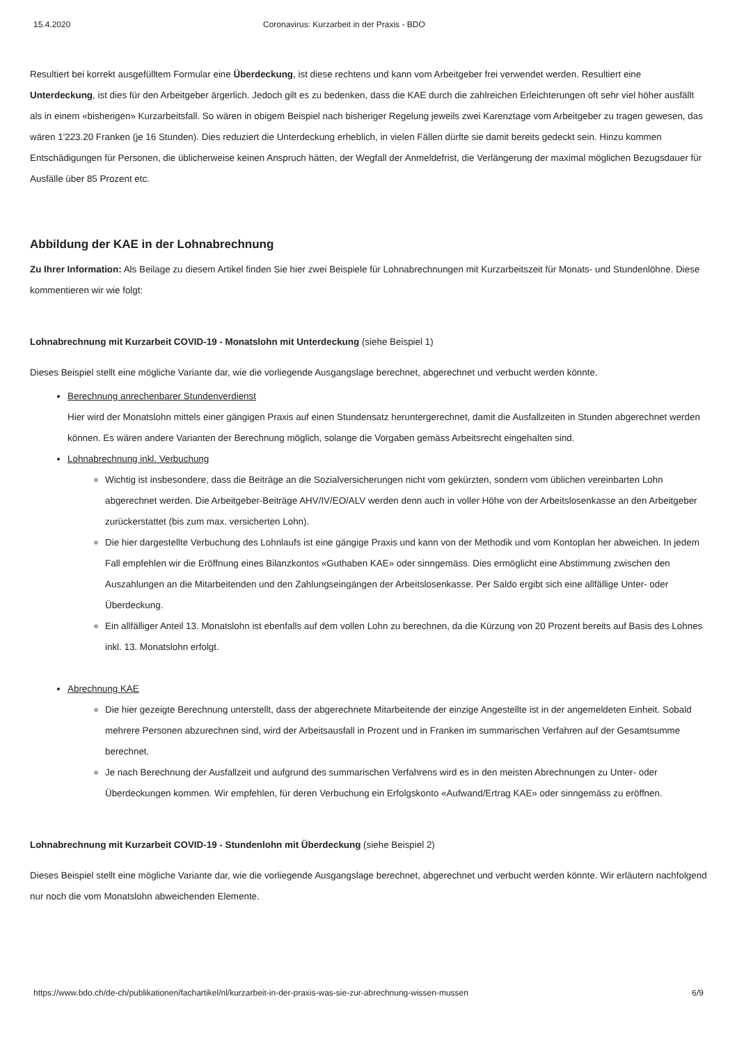15.4.2020 Coronavirus: Kurzarbeit in der Praxis - BDO
Resultiert bei korrekt ausgefülltem Formular eine Überdeckung, ist diese rechtens und kann vom Arbeitgeber frei verwendet werden. Resultiert eine Unterdeckung, ist dies für den Arbeitgeber ärgerlich. Jedoch gilt es zu bedenken, dass die KAE durch die zahlreichen Erleichterungen oft sehr viel höher ausfällt als in einem «bisherigen» Kurzarbeitsfall. So wären in obigem Beispiel nach bisheriger Regelung jeweils zwei Karenztage vom Arbeitgeber zu tragen gewesen, das wären 1'223.20 Franken (je 16 Stunden). Dies reduziert die Unterdeckung erheblich, in vielen Fällen dürfte sie damit bereits gedeckt sein. Hinzu kommen Entschädigungen für Personen, die üblicherweise keinen Anspruch hätten, der Wegfall der Anmeldefrist, die Verlängerung der maximal möglichen Bezugsdauer für Ausfälle über 85 Prozent etc.
Abbildung der KAE in der Lohnabrechnung
Zu Ihrer Information: Als Beilage zu diesem Artikel finden Sie hier zwei Beispiele für Lohnabrechnungen mit Kurzarbeitszeit für Monats- und Stundenlöhne. Diese kommentieren wir wie folgt:
Lohnabrechnung mit Kurzarbeit COVID-19 - Monatslohn mit Unterdeckung (siehe Beispiel 1)
Dieses Beispiel stellt eine mögliche Variante dar, wie die vorliegende Ausgangslage berechnet, abgerechnet und verbucht werden könnte.
Berechnung anrechenbarer Stundenverdienst
Hier wird der Monatslohn mittels einer gängigen Praxis auf einen Stundensatz heruntergerechnet, damit die Ausfallzeiten in Stunden abgerechnet werden können. Es wären andere Varianten der Berechnung möglich, solange die Vorgaben gemäss Arbeitsrecht eingehalten sind.
Lohnabrechnung inkl. Verbuchung
Wichtig ist insbesondere, dass die Beiträge an die Sozialversicherungen nicht vom gekürzten, sondern vom üblichen vereinbarten Lohn abgerechnet werden. Die Arbeitgeber-Beiträge AHV/IV/EO/ALV werden denn auch in voller Höhe von der Arbeitslosenkasse an den Arbeitgeber zurückerstattet (bis zum max. versicherten Lohn).
Die hier dargestellte Verbuchung des Lohnlaufs ist eine gängige Praxis und kann von der Methodik und vom Kontoplan her abweichen. In jedem Fall empfehlen wir die Eröffnung eines Bilanzkontos «Guthaben KAE» oder sinngemäss. Dies ermöglicht eine Abstimmung zwischen den Auszahlungen an die Mitarbeitenden und den Zahlungseingängen der Arbeitslosenkasse. Per Saldo ergibt sich eine allfällige Unter- oder Überdeckung.
Ein allfälliger Anteil 13. Monatslohn ist ebenfalls auf dem vollen Lohn zu berechnen, da die Kürzung von 20 Prozent bereits auf Basis des Lohnes inkl. 13. Monatslohn erfolgt.
Abrechnung KAE
Die hier gezeigte Berechnung unterstellt, dass der abgerechnete Mitarbeitende der einzige Angestellte ist in der angemeldeten Einheit. Sobald mehrere Personen abzurechnen sind, wird der Arbeitsausfall in Prozent und in Franken im summarischen Verfahren auf der Gesamtsumme berechnet.
Je nach Berechnung der Ausfallzeit und aufgrund des summarischen Verfahrens wird es in den meisten Abrechnungen zu Unter- oder Überdeckungen kommen. Wir empfehlen, für deren Verbuchung ein Erfolgskonto «Aufwand/Ertrag KAE» oder sinngemäss zu eröffnen.
Lohnabrechnung mit Kurzarbeit COVID-19 - Stundenlohn mit Überdeckung (siehe Beispiel 2)
Dieses Beispiel stellt eine mögliche Variante dar, wie die vorliegende Ausgangslage berechnet, abgerechnet und verbucht werden könnte. Wir erläutern nachfolgend nur noch die vom Monatslohn abweichenden Elemente.
https://www.bdo.ch/de-ch/publikationen/fachartikel/nl/kurzarbeit-in-der-praxis-was-sie-zur-abrechnung-wissen-mussen 6/9